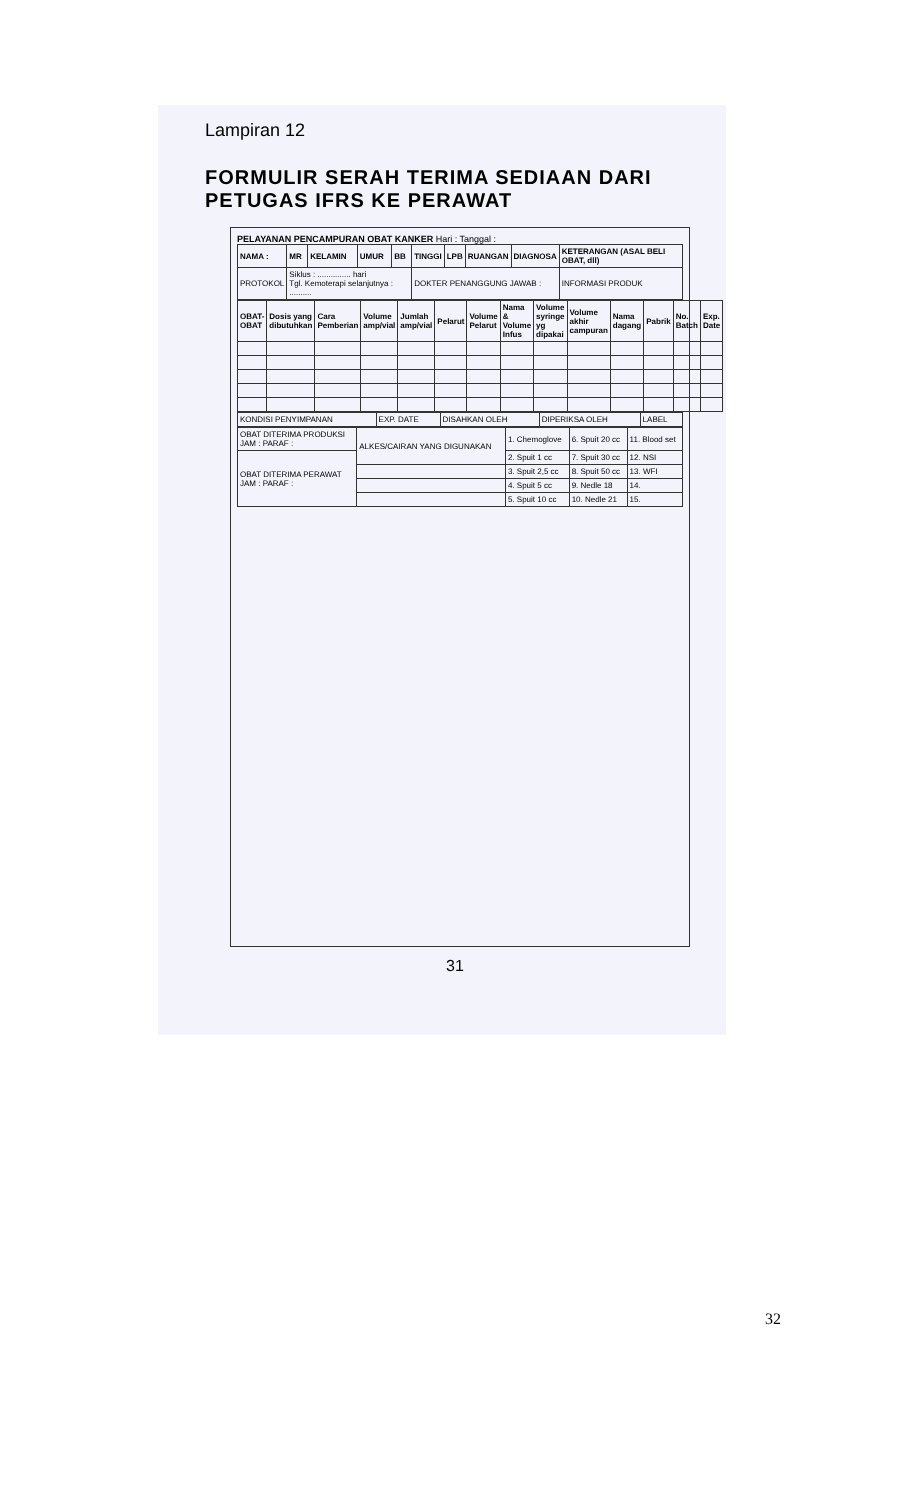Lampiran 12
FORMULIR SERAH TERIMA SEDIAAN DARI PETUGAS IFRS KE PERAWAT
PELAYANAN PENCAMPURAN OBAT KANKER Hari : Tanggal :
| NAMA : | MR | KELAMIN | UMUR | BB | TINGGI | LPB | RUANGAN | DIAGNOSA | KETERANGAN (ASAL BELI OBAT, dll) |
| --- | --- | --- | --- | --- | --- | --- | --- | --- | --- |
| PROTOKOL | Siklus : ............... hari Tgl. Kemoterapi selanjutnya : .......... | | | | DOKTER PENANGGUNG JAWAB : | | | | INFORMASI PRODUK |
| OBAT-OBAT | Dosis yang dibutuhkan | Cara Pemberian | Volume amp/vial | Jumlah amp/vial | Pelarut | Volume Pelarut | Nama & Volume Infus | Volume syringe yg dipakai | Volume akhir campuran | Nama dagang | Pabrik | No. Batch | Exp. Date |
| --- | --- | --- | --- | --- | --- | --- | --- | --- | --- | --- | --- | --- | --- |
| KONDISI PENYIMPANAN | EXP. DATE | DISAHKAN OLEH | DIPERIKSA OLEH | LABEL |
| OBAT DITERIMA PRODUKSI JAM : PARAF : | ALKES/CAIRAN YANG DIGUNAKAN | 1. Chemoglove | 6. Spuit 20 cc | 11. Blood set |
| OBAT DITERIMA PERAWAT JAM : PARAF : | | 2. Spuit 1 cc | 7. Spuit 30 cc | 12. NSI |
| | | 3. Spuit 2,5 cc | 8. Spuit 50 cc | 13. WFI |
| | | 4. Spuit 5 cc | 9. Nedle 18 | 14. |
| | | 5. Spuit 10 cc | 10. Nedle 21 | 15. |
31
32